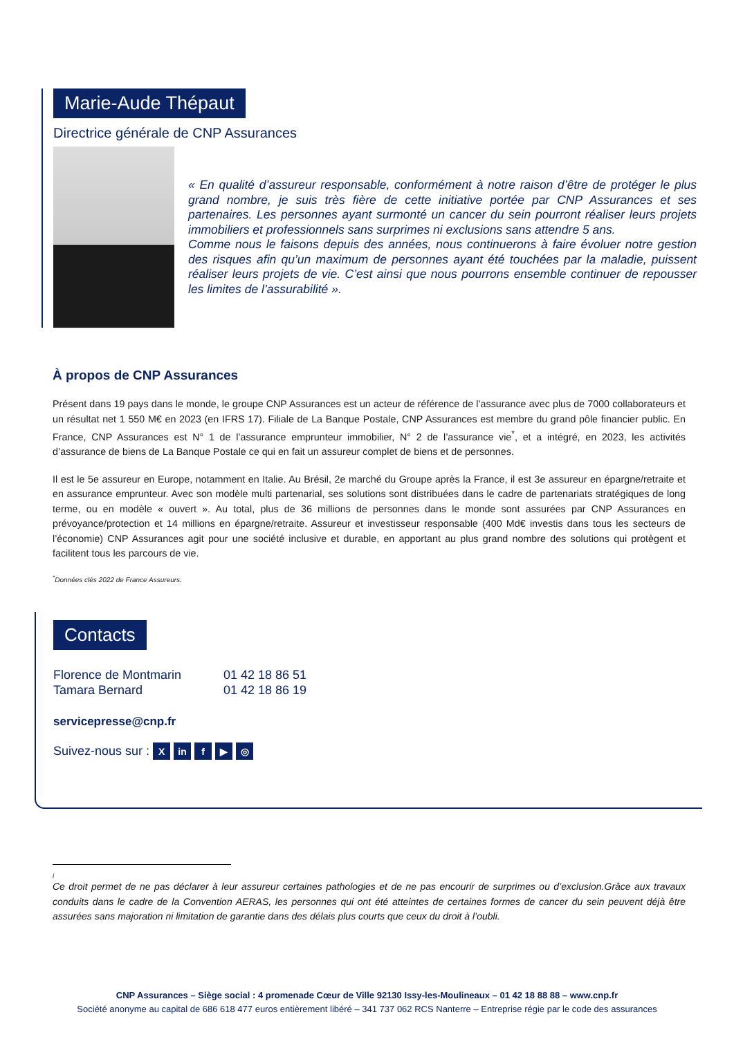Marie-Aude Thépaut
Directrice générale de CNP Assurances
« En qualité d’assureur responsable, conformément à notre raison d’être de protéger le plus grand nombre, je suis très fière de cette initiative portée par CNP Assurances et ses partenaires. Les personnes ayant surmonté un cancer du sein pourront réaliser leurs projets immobiliers et professionnels sans surprimes ni exclusions sans attendre 5 ans.
Comme nous le faisons depuis des années, nous continuerons à faire évoluer notre gestion des risques afin qu’un maximum de personnes ayant été touchées par la maladie, puissent réaliser leurs projets de vie. C’est ainsi que nous pourrons ensemble continuer de repousser les limites de l’assurabilité ».
À propos de CNP Assurances
Présent dans 19 pays dans le monde, le groupe CNP Assurances est un acteur de référence de l’assurance avec plus de 7000 collaborateurs et un résultat net 1 550 M€ en 2023 (en IFRS 17). Filiale de La Banque Postale, CNP Assurances est membre du grand pôle financier public. En France, CNP Assurances est N° 1 de l’assurance emprunteur immobilier, N° 2 de l’assurance vie<sup>*</sup>, et a intégré, en 2023, les activités d’assurance de biens de La Banque Postale ce qui en fait un assureur complet de biens et de personnes.
Il est le 5e assureur en Europe, notamment en Italie. Au Brésil, 2e marché du Groupe après la France, il est 3e assureur en épargne/retraite et en assurance emprunteur. Avec son modèle multi partenarial, ses solutions sont distribuées dans le cadre de partenariats stratégiques de long terme, ou en modèle « ouvert ». Au total, plus de 36 millions de personnes dans le monde sont assurées par CNP Assurances en prévoyance/protection et 14 millions en épargne/retraite. Assureur et investisseur responsable (400 Md€ investis dans tous les secteurs de l’économie) CNP Assurances agit pour une société inclusive et durable, en apportant au plus grand nombre des solutions qui protègent et facilitent tous les parcours de vie.
<sup>*</sup> Données clés 2022 de France Assureurs.
Contacts
Florence de Montmarin 01 42 18 86 51 Tamara Bernard 01 42 18 86 19
servicepresse@cnp.fr
Suivez-nous sur : X in f ▶ ◎
i
Ce droit permet de ne pas déclarer à leur assureur certaines pathologies et de ne pas encourir de surprimes ou d’exclusion.Grâce aux travaux conduits dans le cadre de la Convention AERAS, les personnes qui ont été atteintes de certaines formes de cancer du sein peuvent déjà être assurées sans majoration ni limitation de garantie dans des délais plus courts que ceux du droit à l’oubli.
CNP Assurances – Siège social : 4 promenade Cœur de Ville 92130 Issy-les-Moulineaux – 01 42 18 88 88 – www.cnp.fr
Société anonyme au capital de 686 618 477 euros entièrement libéré – 341 737 062 RCS Nanterre – Entreprise régie par le code des assurances